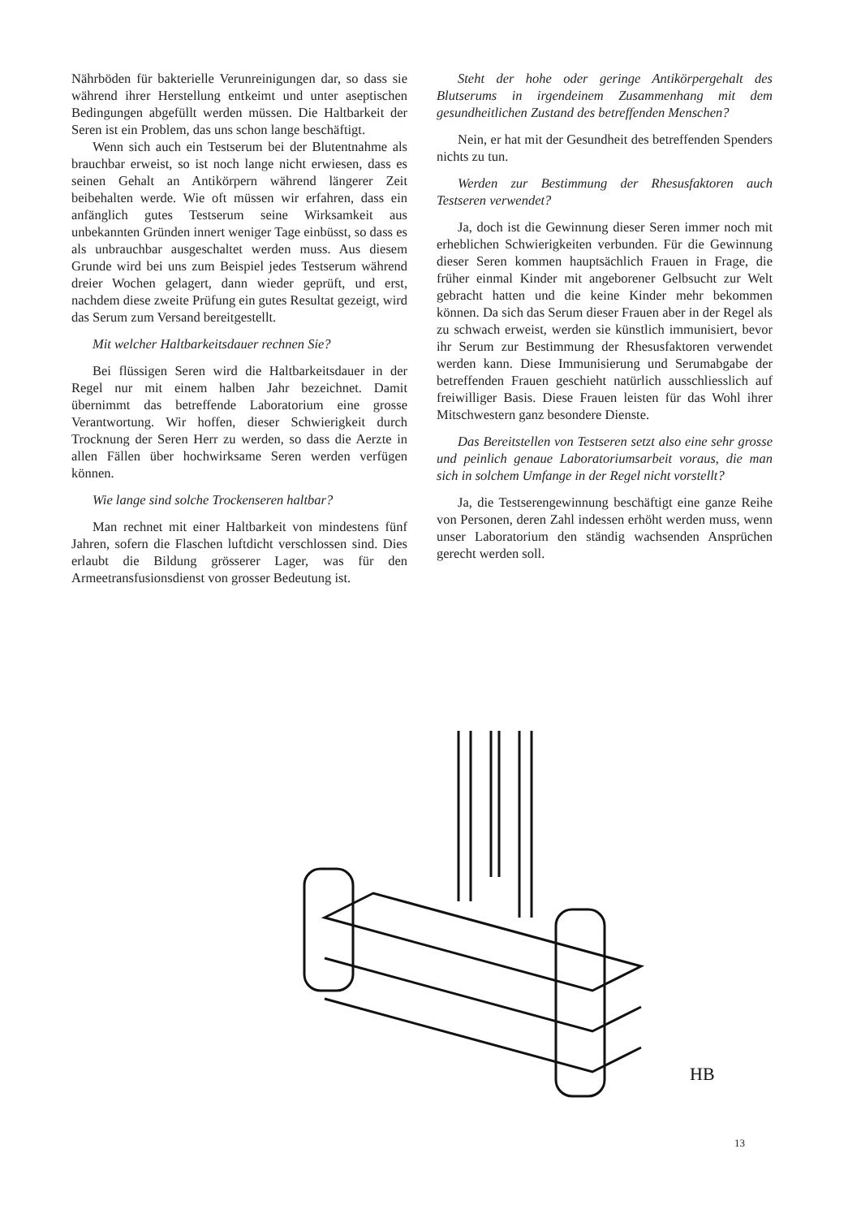Nährböden für bakterielle Verunreinigungen dar, so dass sie während ihrer Herstellung entkeimt und unter aseptischen Bedingungen abgefüllt werden müssen. Die Haltbarkeit der Seren ist ein Problem, das uns schon lange beschäftigt.
Wenn sich auch ein Testserum bei der Blutentnahme als brauchbar erweist, so ist noch lange nicht erwiesen, dass es seinen Gehalt an Antikörpern während längerer Zeit beibehalten werde. Wie oft müssen wir erfahren, dass ein anfänglich gutes Testserum seine Wirksamkeit aus unbekannten Gründen innert weniger Tage einbüsst, so dass es als unbrauchbar ausgeschaltet werden muss. Aus diesem Grunde wird bei uns zum Beispiel jedes Testserum während dreier Wochen gelagert, dann wieder geprüft, und erst, nachdem diese zweite Prüfung ein gutes Resultat gezeigt, wird das Serum zum Versand bereitgestellt.
Mit welcher Haltbarkeitsdauer rechnen Sie?
Bei flüssigen Seren wird die Haltbarkeitsdauer in der Regel nur mit einem halben Jahr bezeichnet. Damit übernimmt das betreffende Laboratorium eine grosse Verantwortung. Wir hoffen, dieser Schwierigkeit durch Trocknung der Seren Herr zu werden, so dass die Aerzte in allen Fällen über hochwirksame Seren werden verfügen können.
Wie lange sind solche Trockenseren haltbar?
Man rechnet mit einer Haltbarkeit von mindestens fünf Jahren, sofern die Flaschen luftdicht verschlossen sind. Dies erlaubt die Bildung grösserer Lager, was für den Armeetransfusionsdienst von grosser Bedeutung ist.
Steht der hohe oder geringe Antikörpergehalt des Blutserums in irgendeinem Zusammenhang mit dem gesundheitlichen Zustand des betreffenden Menschen?
Nein, er hat mit der Gesundheit des betreffenden Spenders nichts zu tun.
Werden zur Bestimmung der Rhesusfaktoren auch Testseren verwendet?
Ja, doch ist die Gewinnung dieser Seren immer noch mit erheblichen Schwierigkeiten verbunden. Für die Gewinnung dieser Seren kommen hauptsächlich Frauen in Frage, die früher einmal Kinder mit angeborener Gelbsucht zur Welt gebracht hatten und die keine Kinder mehr bekommen können. Da sich das Serum dieser Frauen aber in der Regel als zu schwach erweist, werden sie künstlich immunisiert, bevor ihr Serum zur Bestimmung der Rhesusfaktoren verwendet werden kann. Diese Immunisierung und Serumabgabe der betreffenden Frauen geschieht natürlich ausschliesslich auf freiwilliger Basis. Diese Frauen leisten für das Wohl ihrer Mitschwestern ganz besondere Dienste.
Das Bereitstellen von Testseren setzt also eine sehr grosse und peinlich genaue Laboratoriumsarbeit voraus, die man sich in solchem Umfange in der Regel nicht vorstellt?
Ja, die Testserengewinnung beschäftigt eine ganze Reihe von Personen, deren Zahl indessen erhöht werden muss, wenn unser Laboratorium den ständig wachsenden Ansprüchen gerecht werden soll.
HB
13